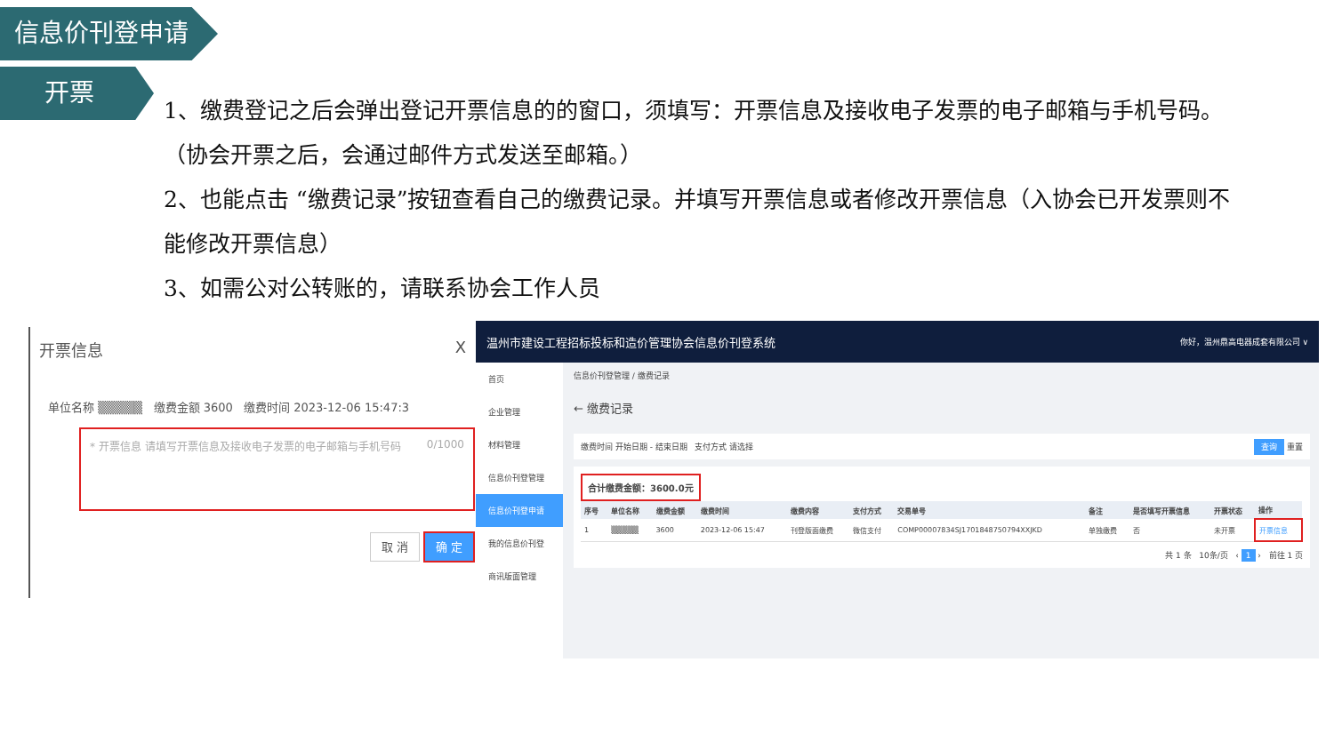信息价刊登申请
开票
1、缴费登记之后会弹出登记开票信息的的窗口，须填写：开票信息及接收电子发票的电子邮箱与手机号码。（协会开票之后，会通过邮件方式发送至邮箱。）
2、也能点击 “缴费记录”按钮查看自己的缴费记录。并填写开票信息或者修改开票信息（入协会已开发票则不能修改开票信息）
3、如需公对公转账的，请联系协会工作人员
开票信息 X
单位名称 ▒▒▒▒▒ 缴费金额 3600 缴费时间 2023-12-06 15:47:3
* 开票信息 请填写开票信息及接收电子发票的电子邮箱与手机号码 0/1000
取 消 确 定
温州市建设工程招标投标和造价管理协会信息价刊登系统 你好，温州鼎高电器成套有限公司 ∨
首页
企业管理
材料管理
信息价刊登管理
信息价刊登申请
我的信息价刊登
商讯版面管理
信息价刊登管理 / 缴费记录
← 缴费记录
缴费时间 开始日期 - 结束日期 支付方式 请选择 查询 重置
合计缴费金额：3600.0元
| 序号 | 单位名称 | 缴费金额 | 缴费时间 | 缴费内容 | 支付方式 | 交易单号 | 备注 | 是否填写开票信息 | 开票状态 | 操作 |
| --- | --- | --- | --- | --- | --- | --- | --- | --- | --- | --- |
| 1 | ▒▒▒▒▒ | 3600 | 2023-12-06 15:47 | 刊登版面缴费 | 微信支付 | COMP00007834SJ1701848750794XXJKD | 单独缴费 | 否 | 未开票 | 开票信息 |
共 1 条 10条/页 ‹ 1 › 前往 1 页